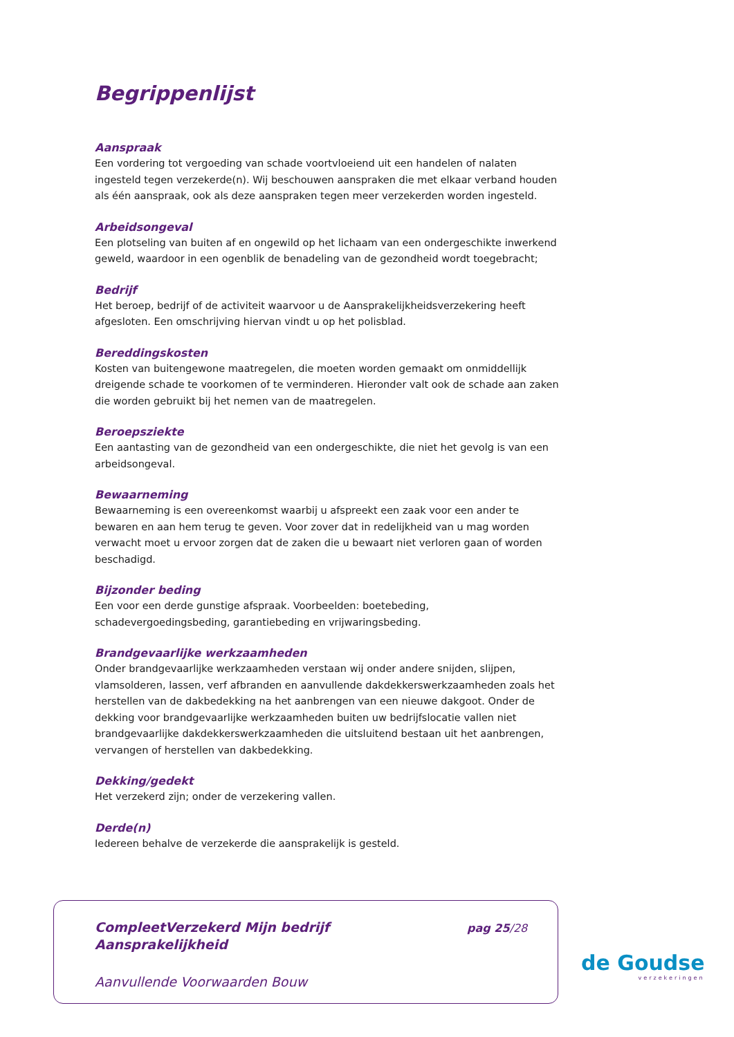Begrippenlijst
Aanspraak
Een vordering tot vergoeding van schade voortvloeiend uit een handelen of nalaten ingesteld tegen verzekerde(n). Wij beschouwen aanspraken die met elkaar verband houden als één aanspraak, ook als deze aanspraken tegen meer verzekerden worden ingesteld.
Arbeidsongeval
Een plotseling van buiten af en ongewild op het lichaam van een ondergeschikte inwerkend geweld, waardoor in een ogenblik de benadeling van de gezondheid wordt toegebracht;
Bedrijf
Het beroep, bedrijf of de activiteit waarvoor u de Aansprakelijkheidsverzekering heeft afgesloten. Een omschrijving hiervan vindt u op het polisblad.
Bereddingskosten
Kosten van buitengewone maatregelen, die moeten worden gemaakt om onmiddellijk dreigende schade te voorkomen of te verminderen. Hieronder valt ook de schade aan zaken die worden gebruikt bij het nemen van de maatregelen.
Beroepsziekte
Een aantasting van de gezondheid van een ondergeschikte, die niet het gevolg is van een arbeidsongeval.
Bewaarneming
Bewaarneming is een overeenkomst waarbij u afspreekt een zaak voor een ander te bewaren en aan hem terug te geven. Voor zover dat in redelijkheid van u mag worden verwacht moet u ervoor zorgen dat de zaken die u bewaart niet verloren gaan of worden beschadigd.
Bijzonder beding
Een voor een derde gunstige afspraak. Voorbeelden: boetebeding, schadevergoedingsbeding, garantiebeding en vrijwaringsbeding.
Brandgevaarlijke werkzaamheden
Onder brandgevaarlijke werkzaamheden verstaan wij onder andere snijden, slijpen, vlamsolderen, lassen, verf afbranden en aanvullende dakdekkerswerkzaamheden zoals het herstellen van de dakbedekking na het aanbrengen van een nieuwe dakgoot. Onder de dekking voor brandgevaarlijke werkzaamheden buiten uw bedrijfslocatie vallen niet brandgevaarlijke dakdekkerswerkzaamheden die uitsluitend bestaan uit het aanbrengen, vervangen of herstellen van dakbedekking.
Dekking/gedekt
Het verzekerd zijn; onder de verzekering vallen.
Derde(n)
Iedereen behalve de verzekerde die aansprakelijk is gesteld.
CompleetVerzekerd Mijn bedrijf
Aansprakelijkheid
pag 25/28
Aanvullende Voorwaarden Bouw
de Goudse
verzekeringen